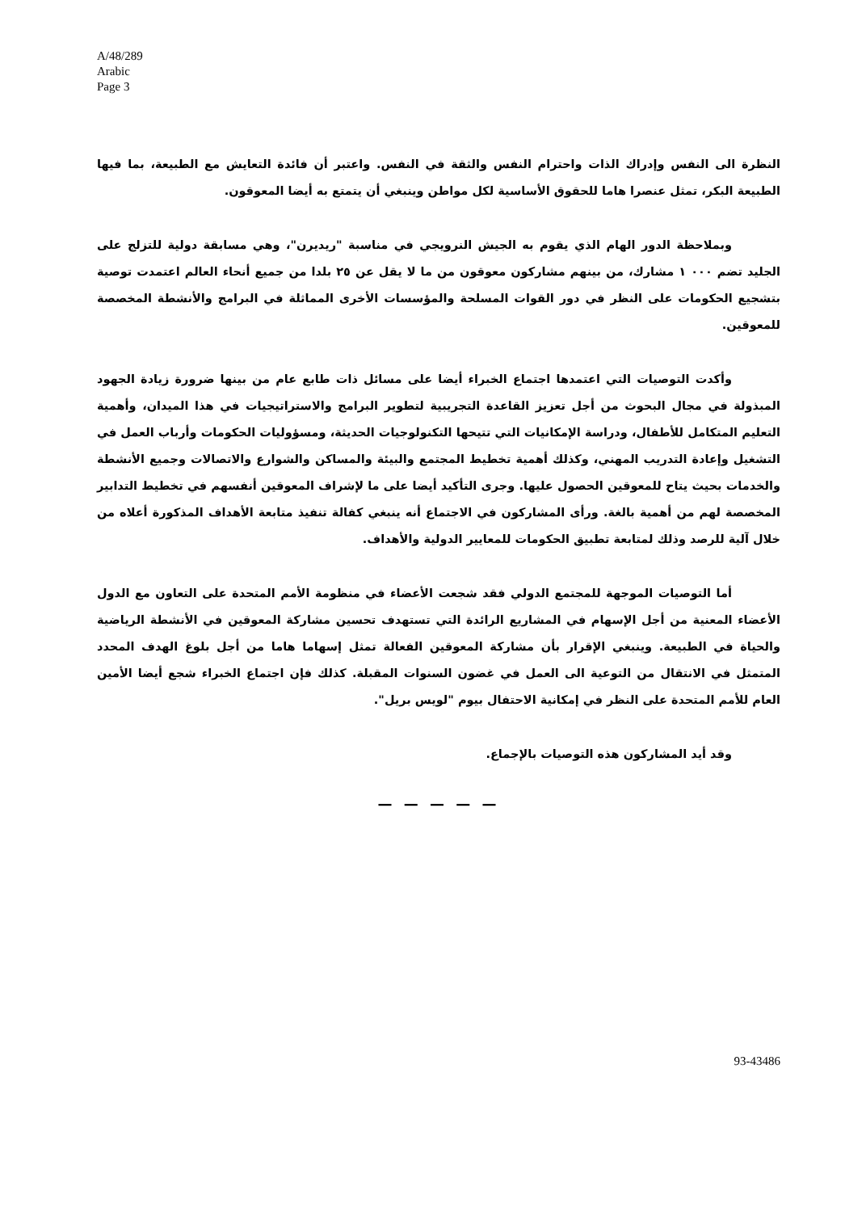A/48/289
Arabic
Page 3
النظرة الى النفس وإدراك الذات واحترام النفس والثقة في النفس. واعتبر أن فائدة التعايش مع الطبيعة، بما فيها الطبيعة البكر، تمثل عنصرا هاما للحقوق الأساسية لكل مواطن وينبغي أن يتمتع به أيضا المعوقون.
وبملاحظة الدور الهام الذي يقوم به الجيش النرويجي في مناسبة "ريديرن"، وهي مسابقة دولية للتزلج على الجليد تضم ٠٠٠ ١ مشارك، من بينهم مشاركون معوقون من ما لا يقل عن ٢٥ بلدا من جميع أنحاء العالم اعتمدت توصية بتشجيع الحكومات على النظر في دور القوات المسلحة والمؤسسات الأخرى المماثلة في البرامج والأنشطة المخصصة للمعوقين.
وأكدت التوصيات التي اعتمدها اجتماع الخبراء أيضا على مسائل ذات طابع عام من بينها ضرورة زيادة الجهود المبذولة في مجال البحوث من أجل تعزيز القاعدة التجريبية لتطوير البرامج والاستراتيجيات في هذا الميدان، وأهمية التعليم المتكامل للأطفال، ودراسة الإمكانيات التي تتيحها التكنولوجيات الحديثة، ومسؤوليات الحكومات وأرباب العمل في التشغيل وإعادة التدريب المهني، وكذلك أهمية تخطيط المجتمع والبيئة والمساكن والشوارع والاتصالات وجميع الأنشطة والخدمات بحيث يتاح للمعوقين الحصول عليها. وجرى التأكيد أيضا على ما لإشراف المعوقين أنفسهم في تخطيط التدابير المخصصة لهم من أهمية بالغة. ورأى المشاركون في الاجتماع أنه ينبغي كفالة تنفيذ متابعة الأهداف المذكورة أعلاه من خلال آلية للرصد وذلك لمتابعة تطبيق الحكومات للمعايير الدولية والأهداف.
أما التوصيات الموجهة للمجتمع الدولي فقد شجعت الأعضاء في منظومة الأمم المتحدة على التعاون مع الدول الأعضاء المعنية من أجل الإسهام في المشاريع الرائدة التي تستهدف تحسين مشاركة المعوقين في الأنشطة الرياضية والحياة في الطبيعة. وينبغي الإقرار بأن مشاركة المعوقين الفعالة تمثل إسهاما هاما من أجل بلوغ الهدف المحدد المتمثل في الانتقال من التوعية الى العمل في غضون السنوات المقبلة. كذلك فإن اجتماع الخبراء شجع أيضا الأمين العام للأمم المتحدة على النظر في إمكانية الاحتفال بيوم "لويس بريل".
وقد أيد المشاركون هذه التوصيات بالإجماع.
— — — — —
93-43486